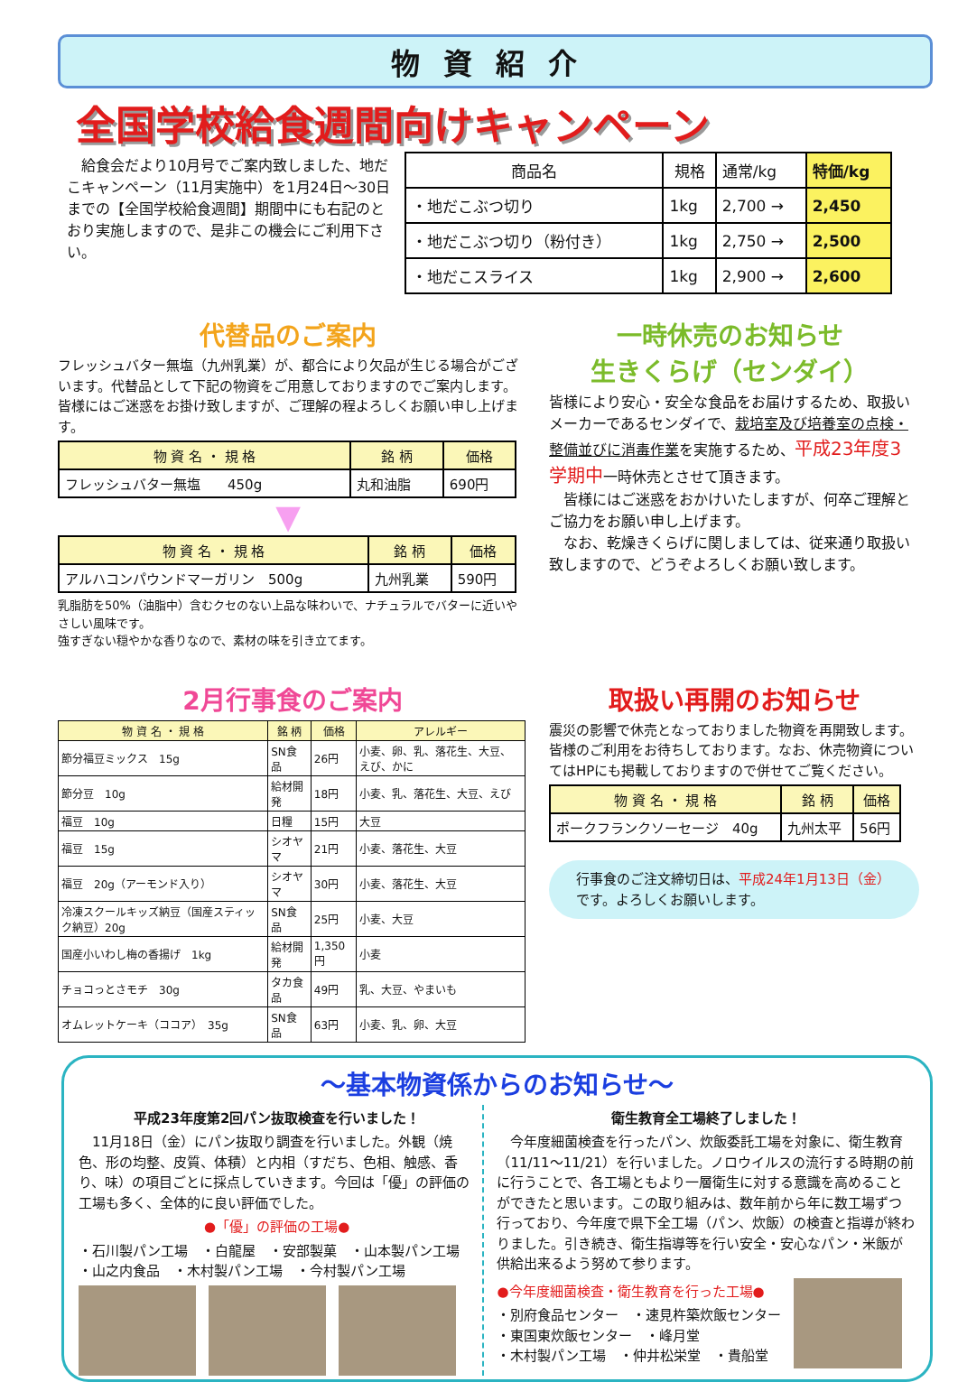物資紹介
全国学校給食週間向けキャンペーン
　給食会だより10月号でご案内致しました、地だこキャンペーン（11月実施中）を1月24日～30日までの【全国学校給食週間】期間中にも右記のとおり実施しますので、是非この機会にご利用下さい。
| 商品名 | 規格 | 通常/kg | 特価/kg |
| ・地だこぶつ切り | 1kg | 2,700 → | 2,450 |
| ・地だこぶつ切り（粉付き） | 1kg | 2,750 → | 2,500 |
| ・地だこスライス | 1kg | 2,900 → | 2,600 |
代替品のご案内
フレッシュバター無塩（九州乳業）が、都合により欠品が生じる場合がございます。代替品として下記の物資をご用意しておりますのでご案内します。皆様にはご迷惑をお掛け致しますが、ご理解の程よろしくお願い申し上げます。
| 物 資 名 ・ 規 格 | 銘 柄 | 価格 |
| --- | --- | --- |
| フレッシュバター無塩 450g | 丸和油脂 | 690円 |
▼
| 物 資 名 ・ 規 格 | 銘 柄 | 価格 |
| --- | --- | --- |
| アルハコンパウンドマーガリン 500g | 九州乳業 | 590円 |
乳脂肪を50%（油脂中）含むクセのない上品な味わいで、ナチュラルでバターに近いやさしい風味です。
強すぎない穏やかな香りなので、素材の味を引き立てます。
一時休売のお知らせ
生きくらげ（センダイ）
皆様により安心・安全な食品をお届けするため、取扱いメーカーであるセンダイで、栽培室及び培養室の点検・整備並びに消毒作業を実施するため、平成23年度3学期中一時休売とさせて頂きます。
　皆様にはご迷惑をおかけいたしますが、何卒ご理解とご協力をお願い申し上げます。
　なお、乾燥きくらげに関しましては、従来通り取扱い致しますので、どうぞよろしくお願い致します。
2月行事食のご案内
| 物 資 名 ・ 規 格 | 銘 柄 | 価格 | アレルギー |
| --- | --- | --- | --- |
| 節分福豆ミックス 15g | SN食品 | 26円 | 小麦、卵、乳、落花生、大豆、えび、かに |
| 節分豆 10g | 給材開発 | 18円 | 小麦、乳、落花生、大豆、えび |
| 福豆 10g | 日糧 | 15円 | 大豆 |
| 福豆 15g | シオヤマ | 21円 | 小麦、落花生、大豆 |
| 福豆 20g（アーモンド入り） | シオヤマ | 30円 | 小麦、落花生、大豆 |
| 冷凍スクールキッズ納豆（国産スティック納豆）20g | SN食品 | 25円 | 小麦、大豆 |
| 国産小いわし梅の香揚げ 1kg | 給材開発 | 1,350円 | 小麦 |
| チョコっとさモチ 30g | タカ食品 | 49円 | 乳、大豆、やまいも |
| オムレットケーキ（ココア） 35g | SN食品 | 63円 | 小麦、乳、卵、大豆 |
取扱い再開のお知らせ
震災の影響で休売となっておりました物資を再開致します。皆様のご利用をお待ちしております。なお、休売物資についてはHPにも掲載しておりますので併せてご覧ください。
| 物 資 名 ・ 規 格 | 銘 柄 | 価格 |
| --- | --- | --- |
| ポークフランクソーセージ 40g | 九州太平 | 56円 |
行事食のご注文締切日は、平成24年1月13日（金）です。よろしくお願いします。
～基本物資係からのお知らせ～
平成23年度第2回パン抜取検査を行いました！
　11月18日（金）にパン抜取り調査を行いました。外観（焼色、形の均整、皮質、体積）と内相（すだち、色相、触感、香り、味）の項目ごとに採点していきます。今回は「優」の評価の工場も多く、全体的に良い評価でした。
●「優」の評価の工場●
・石川製パン工場　・白龍屋　・安部製菓　・山本製パン工場
・山之内食品　・木村製パン工場　・今村製パン工場
衛生教育全工場終了しました！
　今年度細菌検査を行ったパン、炊飯委託工場を対象に、衛生教育（11/11～11/21）を行いました。ノロウイルスの流行する時期の前に行うことで、各工場ともより一層衛生に対する意識を高めることができたと思います。この取り組みは、数年前から年に数工場ずつ行っており、今年度で県下全工場（パン、炊飯）の検査と指導が終わりました。引き続き、衛生指導等を行い安全・安心なパン・米飯が供給出来るよう努めて参ります。
●今年度細菌検査・衛生教育を行った工場●
・別府食品センター　・速見杵築炊飯センター
・東国東炊飯センター　・峰月堂
・木村製パン工場　・仲井松栄堂　・貴船堂